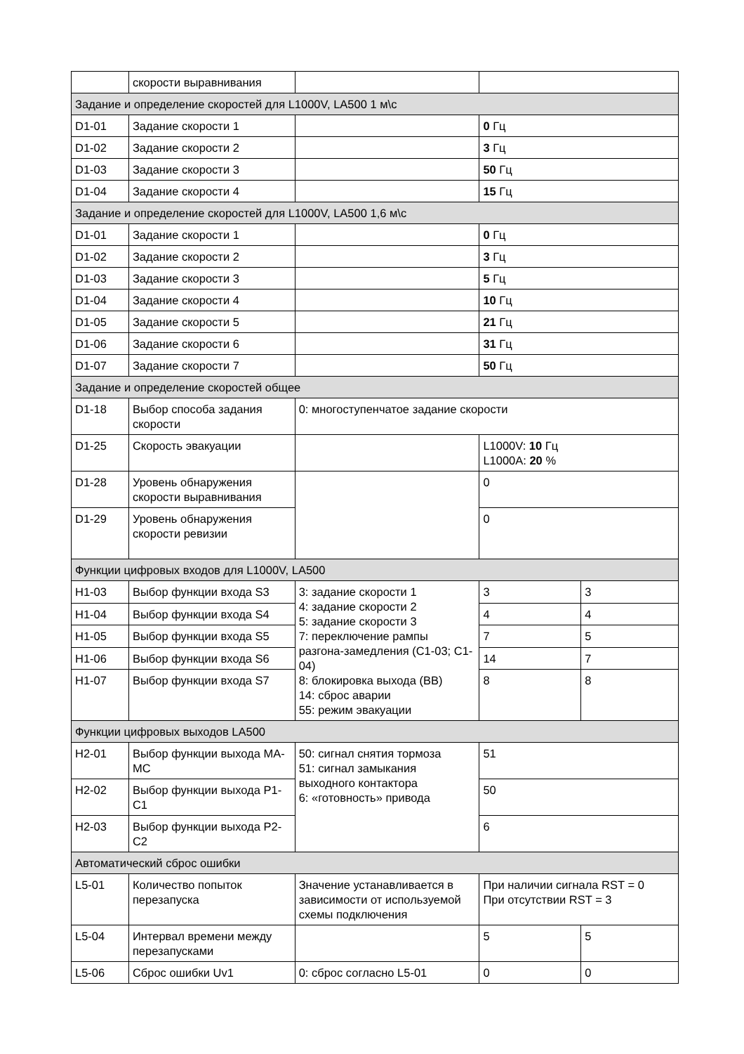| | скорости выравнивания | | | |
| Задание и определение скоростей для L1000V, LA500 1 м\с | | | | |
| D1-01 | Задание скорости 1 | | 0 Гц | |
| D1-02 | Задание скорости 2 | | 3 Гц | |
| D1-03 | Задание скорости 3 | | 50 Гц | |
| D1-04 | Задание скорости 4 | | 15 Гц | |
| Задание и определение скоростей для L1000V, LA500 1,6 м\с | | | | |
| D1-01 | Задание скорости 1 | | 0 Гц | |
| D1-02 | Задание скорости 2 | | 3 Гц | |
| D1-03 | Задание скорости 3 | | 5 Гц | |
| D1-04 | Задание скорости 4 | | 10 Гц | |
| D1-05 | Задание скорости 5 | | 21 Гц | |
| D1-06 | Задание скорости 6 | | 31 Гц | |
| D1-07 | Задание скорости 7 | | 50 Гц | |
| Задание и определение скоростей общее | | | | |
| D1-18 | Выбор способа задания скорости | 0: многоступенчатое задание скорости | | |
| D1-25 | Скорость эвакуации | | L1000V: 10 Гц L1000A: 20 % | |
| D1-28 | Уровень обнаружения скорости выравнивания | | 0 | |
| D1-29 | Уровень обнаружения скорости ревизии | | 0 | |
| Функции цифровых входов для L1000V, LA500 | | | | |
| H1-03 | Выбор функции входа S3 | 3: задание скорости 1 4: задание скорости 2 5: задание скорости 3 7: переключение рампы разгона-замедления (C1-03; C1-04) 8: блокировка выхода (BB) 14: сброс аварии 55: режим эвакуации | 3 | 3 |
| H1-04 | Выбор функции входа S4 | | 4 | 4 |
| H1-05 | Выбор функции входа S5 | | 7 | 5 |
| H1-06 | Выбор функции входа S6 | | 14 | 7 |
| H1-07 | Выбор функции входа S7 | | 8 | 8 |
| Функции цифровых выходов LA500 | | | | |
| H2-01 | Выбор функции выхода MA-MC | 50: сигнал снятия тормоза 51: сигнал замыкания выходного контактора 6: «готовность» привода | 51 | |
| H2-02 | Выбор функции выхода P1-C1 | | 50 | |
| H2-03 | Выбор функции выхода P2-C2 | | 6 | |
| Автоматический сброс ошибки | | | | |
| L5-01 | Количество попыток перезапуска | Значение устанавливается в зависимости от используемой схемы подключения | При наличии сигнала RST = 0 При отсутствии RST = 3 | |
| L5-04 | Интервал времени между перезапусками | | 5 | 5 |
| L5-06 | Сброс ошибки Uv1 | 0: сброс согласно L5-01 | 0 | 0 |